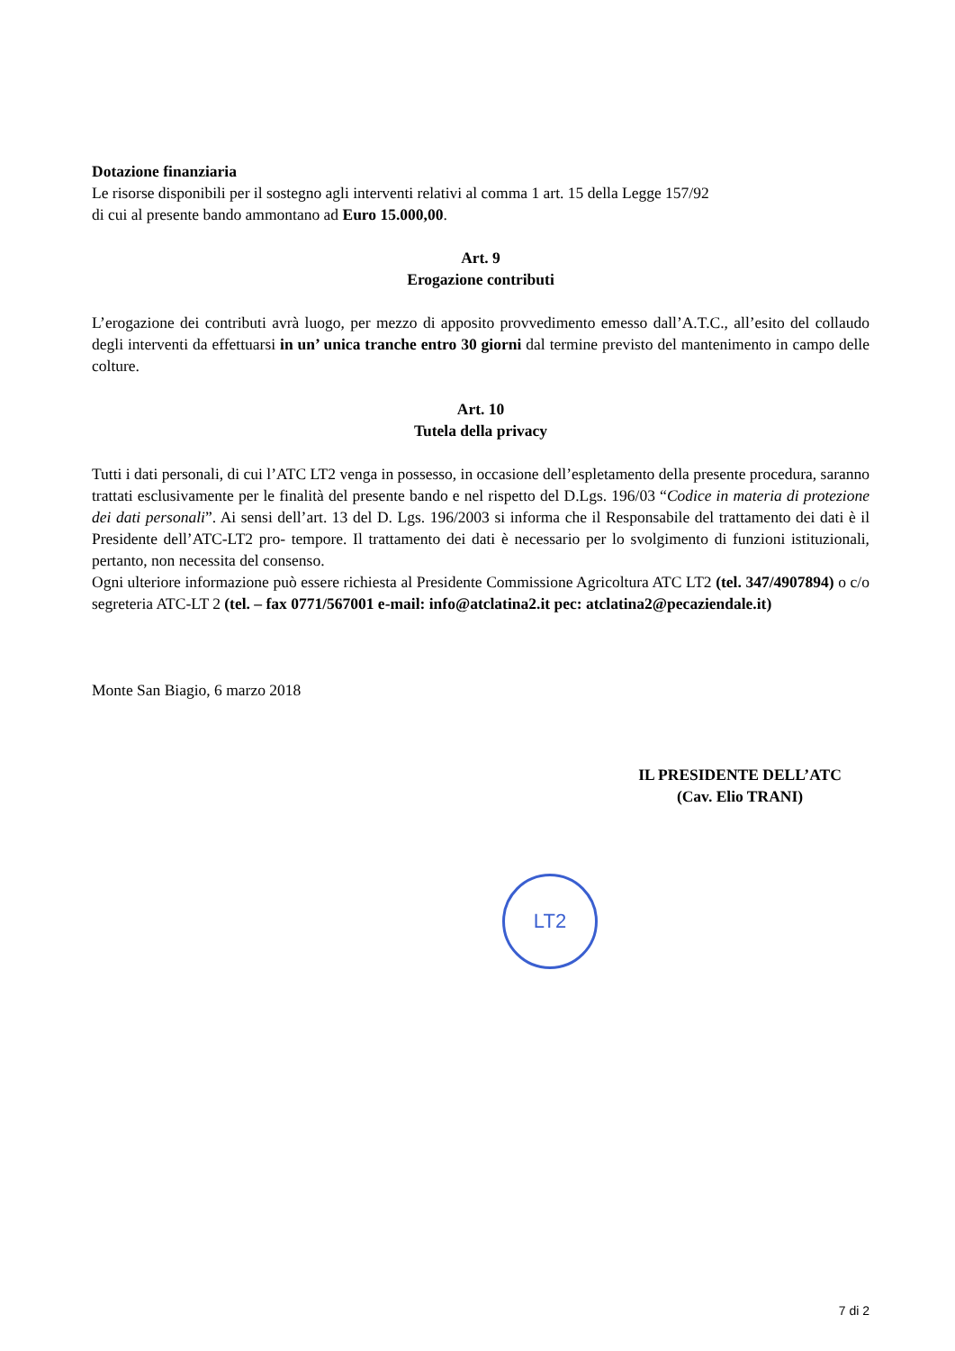Dotazione finanziaria
Le risorse disponibili per il sostegno agli interventi relativi al comma 1 art. 15 della Legge 157/92
di cui al presente bando ammontano ad Euro 15.000,00.
Art. 9
Erogazione contributi
L’erogazione dei contributi avrà luogo, per mezzo di apposito provvedimento emesso dall’A.T.C., all’esito del collaudo degli interventi da effettuarsi in un’ unica tranche entro 30 giorni dal termine previsto del mantenimento in campo delle colture.
Art. 10
Tutela della privacy
Tutti i dati personali, di cui l’ATC LT2 venga in possesso, in occasione dell’espletamento della presente procedura, saranno trattati esclusivamente per le finalità del presente bando e nel rispetto del D.Lgs. 196/03 “Codice in materia di protezione dei dati personali”. Ai sensi dell’art. 13 del D. Lgs. 196/2003 si informa che il Responsabile del trattamento dei dati è il Presidente dell’ATC-LT2 pro- tempore. Il trattamento dei dati è necessario per lo svolgimento di funzioni istituzionali, pertanto, non necessita del consenso.
Ogni ulteriore informazione può essere richiesta al Presidente Commissione Agricoltura ATC LT2 (tel. 347/4907894) o c/o segreteria ATC-LT 2 (tel. – fax 0771/567001 e-mail: info@atclatina2.it pec: atclatina2@pecaziendale.it)
Monte San Biagio, 6 marzo 2018
IL PRESIDENTE DELL’ATC
(Cav. Elio TRANI)
LT2
7 di 2